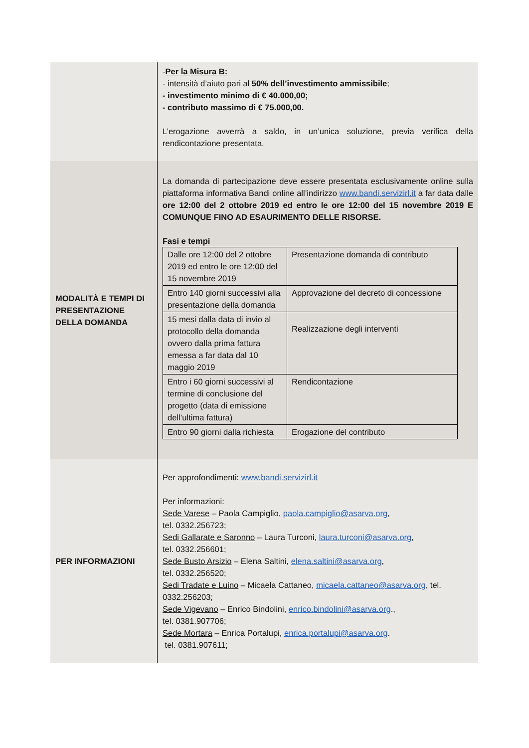| | - Per la Misura B: - intensità d’aiuto pari al 50% dell’investimento ammissibile ; - investimento minimo di € 40.000,00; - contributo massimo di € 75.000,00. L’erogazione avverrà a saldo, in un’unica soluzione, previa verifica della rendicontazione presentata. |
| MODALITÀ E TEMPI DI PRESENTAZIONE DELLA DOMANDA | La domanda di partecipazione deve essere presentata esclusivamente online sulla piattaforma informativa Bandi online all’indirizzo www.bandi.servizirl.it a far data dalle ore 12:00 del 2 ottobre 2019 ed entro le ore 12:00 del 15 novembre 2019 E COMUNQUE FINO AD ESAURIMENTO DELLE RISORSE. Fasi e tempi / Dalle ore 12:00 del 2 ottobre 2019 ed entro le ore 12:00 del 15 novembre 2019 / Presentazione domanda di contributo / / Entro 140 giorni successivi alla presentazione della domanda / Approvazione del decreto di concessione / / 15 mesi dalla data di invio al protocollo della domanda ovvero dalla prima fattura emessa a far data dal 10 maggio 2019 / Realizzazione degli interventi / / Entro i 60 giorni successivi al termine di conclusione del progetto (data di emissione dell’ultima fattura) / Rendicontazione / / Entro 90 giorni dalla richiesta / Erogazione del contributo / |
| PER INFORMAZIONI | Per approfondimenti: www.bandi.servizirl.it Per informazioni: Sede Varese – Paola Campiglio, paola.campiglio@asarva.org , tel. 0332.256723; Sedi Gallarate e Saronno – Laura Turconi, laura.turconi@asarva.org , tel. 0332.256601; Sede Busto Arsizio – Elena Saltini, elena.saltini@asarva.org , tel. 0332.256520; Sedi Tradate e Luino – Micaela Cattaneo, micaela.cattaneo@asarva.org , tel. 0332.256203; Sede Vigevano – Enrico Bindolini, enrico.bindolini@asarva.org ., tel. 0381.907706; Sede Mortara – Enrica Portalupi, enrica.portalupi@asarva.org . tel. 0381.907611; |